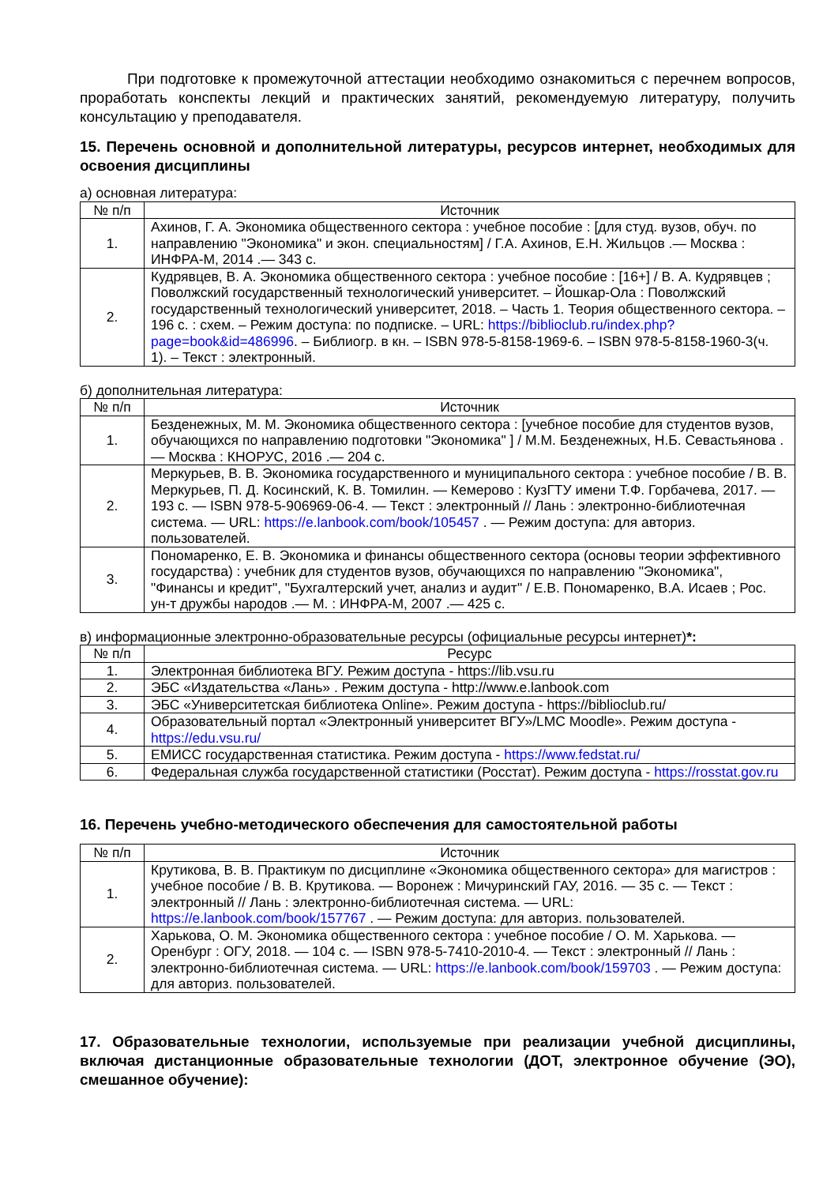При подготовке к промежуточной аттестации необходимо ознакомиться с перечнем вопросов, проработать конспекты лекций и практических занятий, рекомендуемую литературу, получить консультацию у преподавателя.
15. Перечень основной и дополнительной литературы, ресурсов интернет, необходимых для освоения дисциплины
а) основная литература:
| № п/п | Источник |
| --- | --- |
| 1. | Ахинов, Г. А. Экономика общественного сектора : учебное пособие : [для студ. вузов, обуч. по направлению "Экономика" и экон. специальностям] / Г.А. Ахинов, Е.Н. Жильцов .— Москва : ИНФРА-М, 2014 .— 343 с. |
| 2. | Кудрявцев, В. А. Экономика общественного сектора : учебное пособие : [16+] / В. А. Кудрявцев ; Поволжский государственный технологический университет. – Йошкар-Ола : Поволжский государственный технологический университет, 2018. – Часть 1. Теория общественного сектора. – 196 с. : схем. – Режим доступа: по подписке. – URL: https://biblioclub.ru/index.php?page=book&id=486996 . – Библиогр. в кн. – ISBN 978-5-8158-1969-6. – ISBN 978-5-8158-1960-3(ч. 1). – Текст : электронный. |
б) дополнительная литература:
| № п/п | Источник |
| --- | --- |
| 1. | Безденежных, М. М. Экономика общественного сектора : [учебное пособие для студентов вузов, обучающихся по направлению подготовки "Экономика" ] / М.М. Безденежных, Н.Б. Севастьянова .— Москва : КНОРУС, 2016 .— 204 с. |
| 2. | Меркурьев, В. В. Экономика государственного и муниципального сектора : учебное пособие / В. В. Меркурьев, П. Д. Косинский, К. В. Томилин. — Кемерово : КузГТУ имени Т.Ф. Горбачева, 2017. — 193 с. — ISBN 978-5-906969-06-4. — Текст : электронный // Лань : электронно-библиотечная система. — URL: https://e.lanbook.com/book/105457 . — Режим доступа: для авториз. пользователей. |
| 3. | Пономаренко, Е. В. Экономика и финансы общественного сектора (основы теории эффективного государства) : учебник для студентов вузов, обучающихся по направлению "Экономика", "Финансы и кредит", "Бухгалтерский учет, анализ и аудит" / Е.В. Пономаренко, В.А. Исаев ; Рос. ун-т дружбы народов .— М. : ИНФРА-М, 2007 .— 425 с. |
в) информационные электронно-образовательные ресурсы (официальные ресурсы интернет)*:
| № п/п | Ресурс |
| --- | --- |
| 1. | Электронная библиотека ВГУ. Режим доступа - https://lib.vsu.ru |
| 2. | ЭБС «Издательства «Лань» . Режим доступа - http://www.e.lanbook.com |
| 3. | ЭБС «Университетская библиотека Online». Режим доступа - https://biblioclub.ru/ |
| 4. | Образовательный портал «Электронный университет ВГУ»/LMC Moodle». Режим доступа - https://edu.vsu.ru/ |
| 5. | ЕМИСС государственная статистика. Режим доступа - https://www.fedstat.ru/ |
| 6. | Федеральная служба государственной статистики (Росстат). Режим доступа - https://rosstat.gov.ru |
16. Перечень учебно-методического обеспечения для самостоятельной работы
| № п/п | Источник |
| --- | --- |
| 1. | Крутикова, В. В. Практикум по дисциплине «Экономика общественного сектора» для магистров : учебное пособие / В. В. Крутикова. — Воронеж : Мичуринский ГАУ, 2016. — 35 с. — Текст : электронный // Лань : электронно-библиотечная система. — URL: https://e.lanbook.com/book/157767 . — Режим доступа: для авториз. пользователей. |
| 2. | Харькова, О. М. Экономика общественного сектора : учебное пособие / О. М. Харькова. — Оренбург : ОГУ, 2018. — 104 с. — ISBN 978-5-7410-2010-4. — Текст : электронный // Лань : электронно-библиотечная система. — URL: https://e.lanbook.com/book/159703 . — Режим доступа: для авториз. пользователей. |
17. Образовательные технологии, используемые при реализации учебной дисциплины, включая дистанционные образовательные технологии (ДОТ, электронное обучение (ЭО), смешанное обучение):